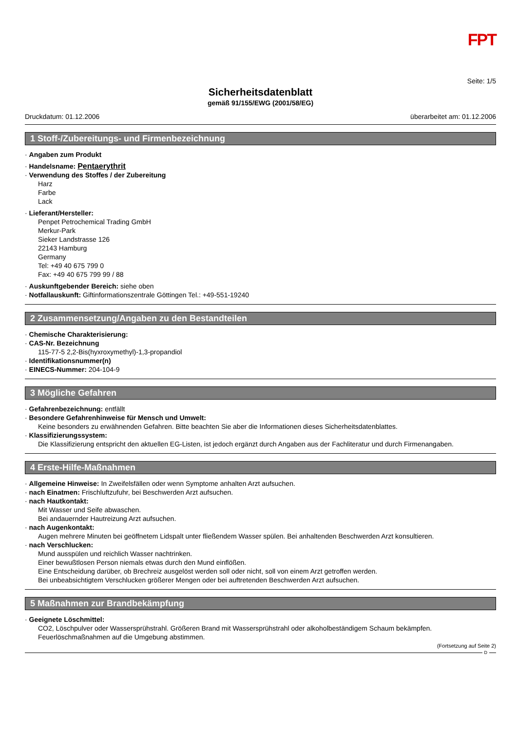FPT
Seite: 1/5
Sicherheitsdatenblatt
gemäß 91/155/EWG (2001/58/EG)
Druckdatum: 01.12.2006 überarbeitet am: 01.12.2006
1 Stoff-/Zubereitungs- und Firmenbezeichnung
· Angaben zum Produkt
· Handelsname: Pentaerythrit
· Verwendung des Stoffes / der Zubereitung
Harz
Farbe
Lack
· Lieferant/Hersteller:
Penpet Petrochemical Trading GmbH
Merkur-Park
Sieker Landstrasse 126
22143 Hamburg
Germany
Tel: +49 40 675 799 0
Fax: +49 40 675 799 99 / 88
· Auskunftgebender Bereich: siehe oben
· Notfallauskunft: Giftinformationszentrale Göttingen Tel.: +49-551-19240
2 Zusammensetzung/Angaben zu den Bestandteilen
· Chemische Charakterisierung:
· CAS-Nr. Bezeichnung
115-77-5 2,2-Bis(hyxroxymethyl)-1,3-propandiol
· Identifikationsnummer(n)
· EINECS-Nummer: 204-104-9
3 Mögliche Gefahren
· Gefahrenbezeichnung: entfällt
· Besondere Gefahrenhinweise für Mensch und Umwelt:
Keine besonders zu erwähnenden Gefahren. Bitte beachten Sie aber die Informationen dieses Sicherheitsdatenblattes.
· Klassifizierungssystem:
Die Klassifizierung entspricht den aktuellen EG-Listen, ist jedoch ergänzt durch Angaben aus der Fachliteratur und durch Firmenangaben.
4 Erste-Hilfe-Maßnahmen
· Allgemeine Hinweise: In Zweifelsfällen oder wenn Symptome anhalten Arzt aufsuchen.
· nach Einatmen: Frischluftzufuhr, bei Beschwerden Arzt aufsuchen.
· nach Hautkontakt:
Mit Wasser und Seife abwaschen.
Bei andauernder Hautreizung Arzt aufsuchen.
· nach Augenkontakt:
Augen mehrere Minuten bei geöffnetem Lidspalt unter fließendem Wasser spülen. Bei anhaltenden Beschwerden Arzt konsultieren.
· nach Verschlucken:
Mund ausspülen und reichlich Wasser nachtrinken.
Einer bewußtlosen Person niemals etwas durch den Mund einflößen.
Eine Entscheidung darüber, ob Brechreiz ausgelöst werden soll oder nicht, soll von einem Arzt getroffen werden.
Bei unbeabsichtigtem Verschlucken größerer Mengen oder bei auftretenden Beschwerden Arzt aufsuchen.
5 Maßnahmen zur Brandbekämpfung
· Geeignete Löschmittel:
CO2, Löschpulver oder Wassersprühstrahl. Größeren Brand mit Wassersprühstrahl oder alkoholbeständigem Schaum bekämpfen.
Feuerlöschmaßnahmen auf die Umgebung abstimmen.
(Fortsetzung auf Seite 2)
D